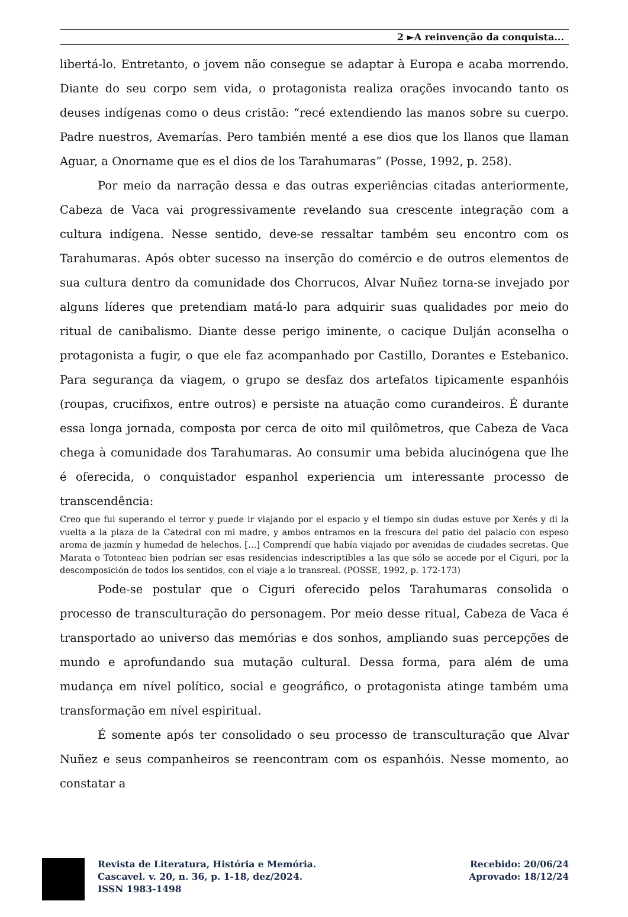2 ►A reinvenção da conquista...
libertá-lo. Entretanto, o jovem não consegue se adaptar à Europa e acaba morrendo. Diante do seu corpo sem vida, o protagonista realiza orações invocando tanto os deuses indígenas como o deus cristão: “recé extendiendo las manos sobre su cuerpo. Padre nuestros, Avemarías. Pero también menté a ese dios que los llanos que llaman Aguar, a Onorname que es el dios de los Tarahumaras” (Posse, 1992, p. 258).
Por meio da narração dessa e das outras experiências citadas anteriormente, Cabeza de Vaca vai progressivamente revelando sua crescente integração com a cultura indígena. Nesse sentido, deve-se ressaltar também seu encontro com os Tarahumaras. Após obter sucesso na inserção do comércio e de outros elementos de sua cultura dentro da comunidade dos Chorrucos, Alvar Nuñez torna-se invejado por alguns líderes que pretendiam matá-lo para adquirir suas qualidades por meio do ritual de canibalismo. Diante desse perigo iminente, o cacique Dulján aconselha o protagonista a fugir, o que ele faz acompanhado por Castillo, Dorantes e Estebanico. Para segurança da viagem, o grupo se desfaz dos artefatos tipicamente espanhóis (roupas, crucifixos, entre outros) e persiste na atuação como curandeiros. É durante essa longa jornada, composta por cerca de oito mil quilômetros, que Cabeza de Vaca chega à comunidade dos Tarahumaras. Ao consumir uma bebida alucinógena que lhe é oferecida, o conquistador espanhol experiencia um interessante processo de transcendência:
Creo que fui superando el terror y puede ir viajando por el espacio y el tiempo sin dudas estuve por Xerés y di la vuelta a la plaza de la Catedral con mi madre, y ambos entramos en la frescura del patio del palacio con espeso aroma de jazmín y humedad de helechos. […] Comprendí que había viajado por avenidas de ciudades secretas. Que Marata o Totonteac bien podrían ser esas residencias indescriptibles a las que sólo se accede por el Ciguri, por la descomposición de todos los sentidos, con el viaje a lo transreal. (POSSE, 1992, p. 172-173)
Pode-se postular que o Ciguri oferecido pelos Tarahumaras consolida o processo de transculturação do personagem. Por meio desse ritual, Cabeza de Vaca é transportado ao universo das memórias e dos sonhos, ampliando suas percepções de mundo e aprofundando sua mutação cultural. Dessa forma, para além de uma mudança em nível político, social e geográfico, o protagonista atinge também uma transformação em nível espiritual.
É somente após ter consolidado o seu processo de transculturação que Alvar Nuñez e seus companheiros se reencontram com os espanhóis. Nesse momento, ao constatar a
Revista de Literatura, História e Memória.
Cascavel. v. 20, n. 36, p. 1-18, dez/2024.
ISSN 1983-1498
Recebido: 20/06/24
Aprovado: 18/12/24